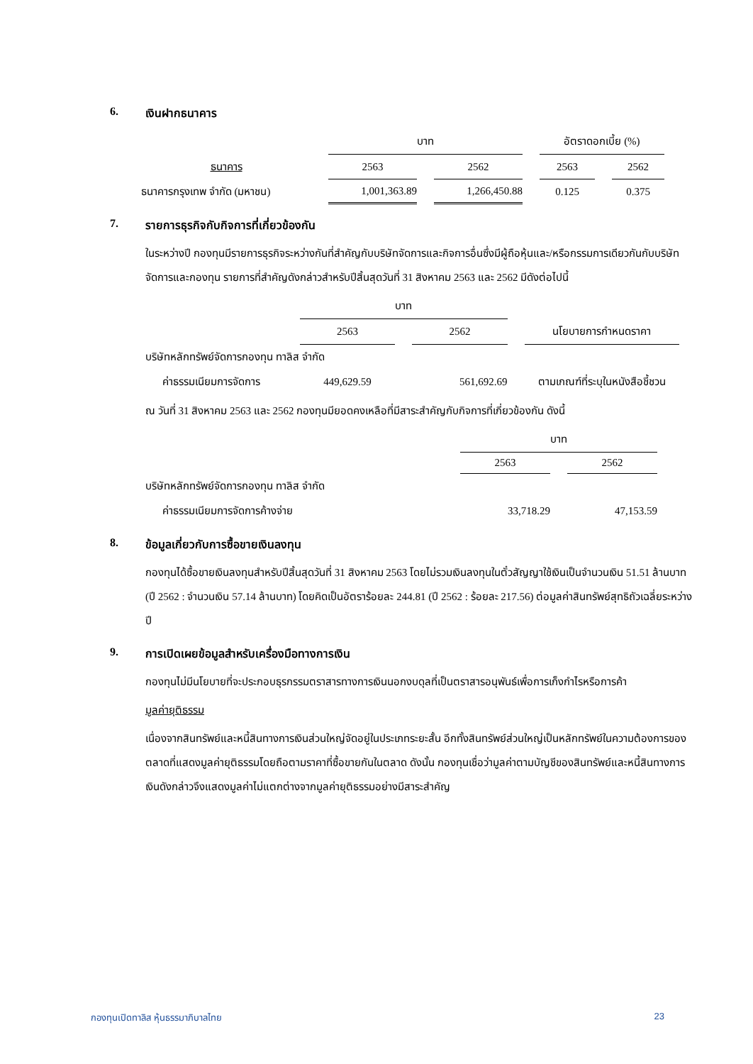6. เงินฝากธนาคาร
| | บาท | | อัตราดอกเบี้ย (%) | |
| --- | --- | --- | --- | --- |
| ธนาคาร | 2563 | 2562 | 2563 | 2562 |
| ธนาคารกรุงเทพ จำกัด (มหาชน) | 1,001,363.89 | 1,266,450.88 | 0.125 | 0.375 |
7. รายการธุรกิจกับกิจการที่เกี่ยวข้องกัน
ในระหว่างปี กองทุนมีรายการธุรกิจระหว่างกันที่สำคัญกับบริษัทจัดการและกิจการอื่นซึ่งมีผู้ถือหุ้นและ/หรือกรรมการเดียวกันกับบริษัทจัดการและกองทุน รายการที่สำคัญดังกล่าวสำหรับปีสิ้นสุดวันที่ 31 สิงหาคม 2563 และ 2562 มีดังต่อไปนี้
| | บาท | | |
| --- | --- | --- | --- |
| | 2563 | 2562 | นโยบายการกำหนดราคา |
| บริษัทหลักทรัพย์จัดการกองทุน ทาลิส จำกัด | | | |
| ค่าธรรมเนียมการจัดการ | 449,629.59 | 561,692.69 | ตามเกณฑ์ที่ระบุในหนังสือชี้ชวน |
ณ วันที่ 31 สิงหาคม 2563 และ 2562 กองทุนมียอดคงเหลือที่มีสาระสำคัญกับกิจการที่เกี่ยวข้องกัน ดังนี้
| | บาท | |
| --- | --- | --- |
| | 2563 | 2562 |
| บริษัทหลักทรัพย์จัดการกองทุน ทาลิส จำกัด | | |
| ค่าธรรมเนียมการจัดการค้างจ่าย | 33,718.29 | 47,153.59 |
8. ข้อมูลเกี่ยวกับการซื้อขายเงินลงทุน
กองทุนได้ซื้อขายเงินลงทุนสำหรับปีสิ้นสุดวันที่ 31 สิงหาคม 2563 โดยไม่รวมเงินลงทุนในตั๋วสัญญาใช้เงินเป็นจำนวนเงิน 51.51 ล้านบาท (ปี 2562 : จำนวนเงิน 57.14 ล้านบาท) โดยคิดเป็นอัตราร้อยละ 244.81 (ปี 2562 : ร้อยละ 217.56) ต่อมูลค่าสินทรัพย์สุทธิถัวเฉลี่ยระหว่างปี
9. การเปิดเผยข้อมูลสำหรับเครื่องมือทางการเงิน
กองทุนไม่มีนโยบายที่จะประกอบธุรกรรมตราสารทางการเงินนอกงบดุลที่เป็นตราสารอนุพันธ์เพื่อการเก็งกำไรหรือการค้า
มูลค่ายุติธรรม
เนื่องจากสินทรัพย์และหนี้สินทางการเงินส่วนใหญ่จัดอยู่ในประเภทระยะสั้น อีกทั้งสินทรัพย์ส่วนใหญ่เป็นหลักทรัพย์ในความต้องการของตลาดที่แสดงมูลค่ายุติธรรมโดยถือตามราคาที่ซื้อขายกันในตลาด ดังนั้น กองทุนเชื่อว่ามูลค่าตามบัญชีของสินทรัพย์และหนี้สินทางการเงินดังกล่าวจึงแสดงมูลค่าไม่แตกต่างจากมูลค่ายุติธรรมอย่างมีสาระสำคัญ
กองทุนเปิดทาลิส หุ้นธรรมาภิบาลไทย 23